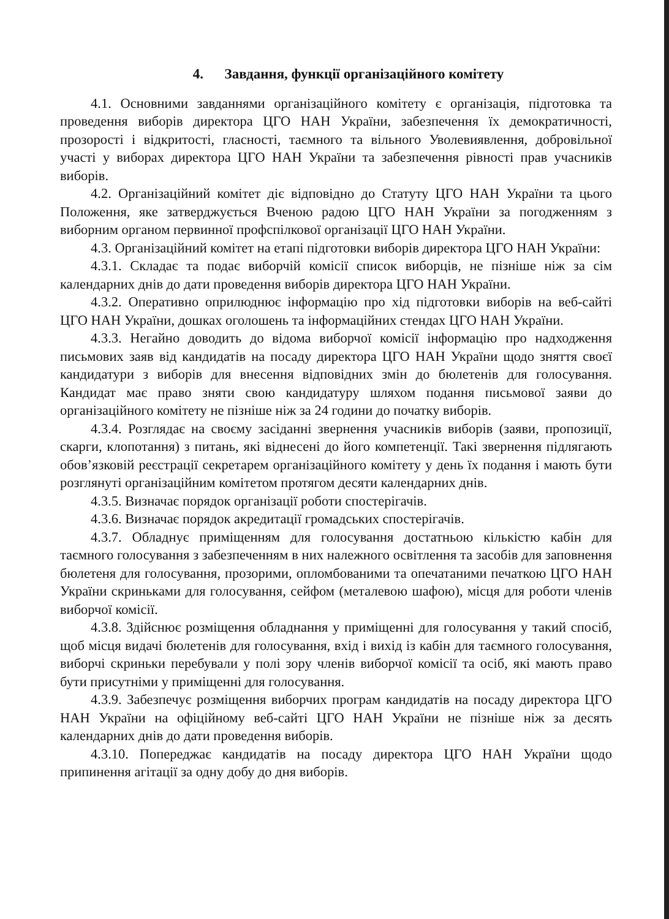4. Завдання, функції організаційного комітету
4.1. Основними завданнями організаційного комітету є організація, підготовка та проведення виборів директора ЦГО НАН України, забезпечення їх демократичності, прозорості і відкритості, гласності, таємного та вільного Уволевиявлення, добровільної участі у виборах директора ЦГО НАН України та забезпечення рівності прав учасників виборів.
4.2. Організаційний комітет діє відповідно до Статуту ЦГО НАН України та цього Положення, яке затверджується Вченою радою ЦГО НАН України за погодженням з виборним органом первинної профспілкової організації ЦГО НАН України.
4.3. Організаційний комітет на етапі підготовки виборів директора ЦГО НАН України:
4.3.1. Складає та подає виборчій комісії список виборців, не пізніше ніж за сім календарних днів до дати проведення виборів директора ЦГО НАН України.
4.3.2. Оперативно оприлюднює інформацію про хід підготовки виборів на веб-сайті ЦГО НАН України, дошках оголошень та інформаційних стендах ЦГО НАН України.
4.3.3. Негайно доводить до відома виборчої комісії інформацію про надходження письмових заяв від кандидатів на посаду директора ЦГО НАН України щодо зняття своєї кандидатури з виборів для внесення відповідних змін до бюлетенів для голосування. Кандидат має право зняти свою кандидатуру шляхом подання письмової заяви до організаційного комітету не пізніше ніж за 24 години до початку виборів.
4.3.4. Розглядає на своєму засіданні звернення учасників виборів (заяви, пропозиції, скарги, клопотання) з питань, які віднесені до його компетенції. Такі звернення підлягають обов’язковій реєстрації секретарем організаційного комітету у день їх подання і мають бути розглянуті організаційним комітетом протягом десяти календарних днів.
4.3.5. Визначає порядок організації роботи спостерігачів.
4.3.6. Визначає порядок акредитації громадських спостерігачів.
4.3.7. Обладнує приміщенням для голосування достатньою кількістю кабін для таємного голосування з забезпеченням в них належного освітлення та засобів для заповнення бюлетеня для голосування, прозорими, опломбованими та опечатаними печаткою ЦГО НАН України скриньками для голосування, сейфом (металевою шафою), місця для роботи членів виборчої комісії.
4.3.8. Здійснює розміщення обладнання у приміщенні для голосування у такий спосіб, щоб місця видачі бюлетенів для голосування, вхід і вихід із кабін для таємного голосування, виборчі скриньки перебували у полі зору членів виборчої комісії та осіб, які мають право бути присутніми у приміщенні для голосування.
4.3.9. Забезпечує розміщення виборчих програм кандидатів на посаду директора ЦГО НАН України на офіційному веб-сайті ЦГО НАН України не пізніше ніж за десять календарних днів до дати проведення виборів.
4.3.10. Попереджає кандидатів на посаду директора ЦГО НАН України щодо припинення агітації за одну добу до дня виборів.